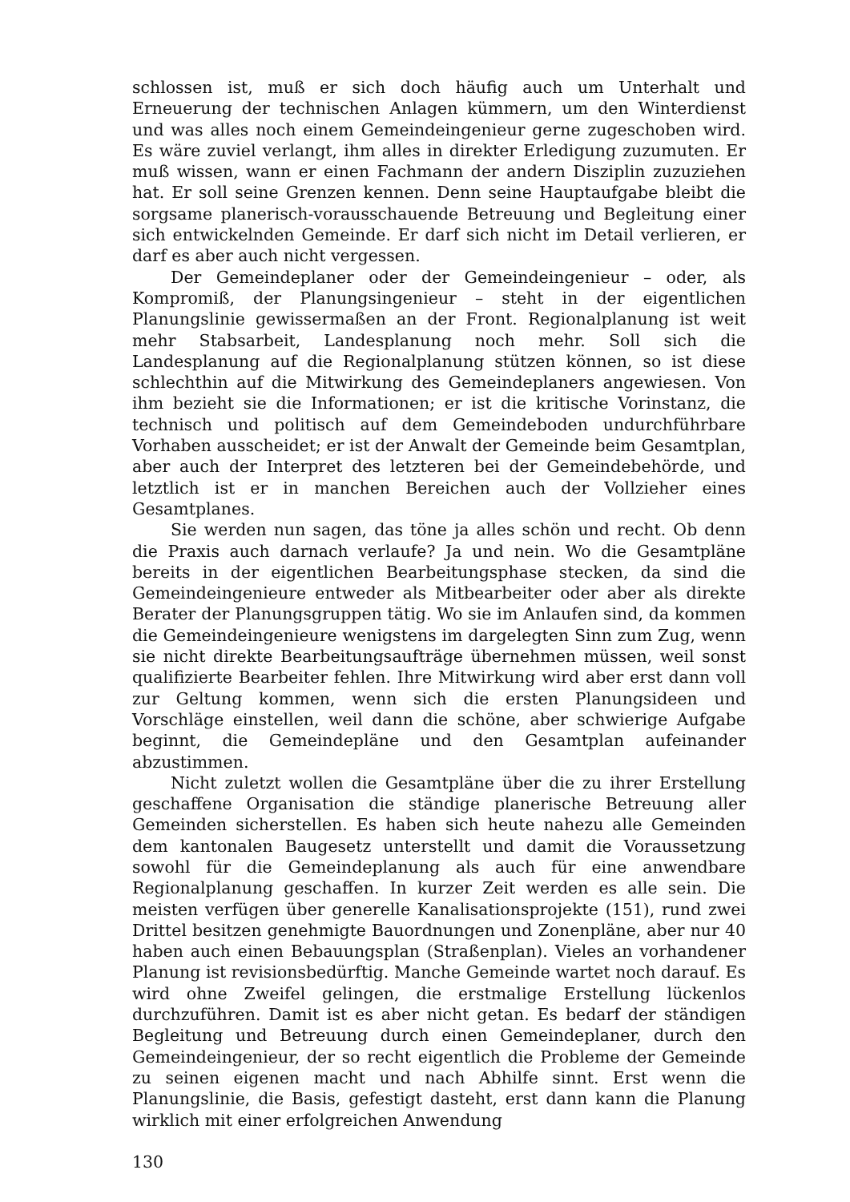schlossen ist, muß er sich doch häufig auch um Unterhalt und Erneuerung der technischen Anlagen kümmern, um den Winterdienst und was alles noch einem Gemeindeingenieur gerne zugeschoben wird. Es wäre zuviel verlangt, ihm alles in direkter Erledigung zuzumuten. Er muß wissen, wann er einen Fachmann der andern Disziplin zuzuziehen hat. Er soll seine Grenzen kennen. Denn seine Hauptaufgabe bleibt die sorgsame planerisch-vorausschauende Betreuung und Begleitung einer sich entwickelnden Gemeinde. Er darf sich nicht im Detail verlieren, er darf es aber auch nicht vergessen.
Der Gemeindeplaner oder der Gemeindeingenieur – oder, als Kompromiß, der Planungsingenieur – steht in der eigentlichen Planungslinie gewissermaßen an der Front. Regionalplanung ist weit mehr Stabsarbeit, Landesplanung noch mehr. Soll sich die Landesplanung auf die Regionalplanung stützen können, so ist diese schlechthin auf die Mitwirkung des Gemeindeplaners angewiesen. Von ihm bezieht sie die Informationen; er ist die kritische Vorinstanz, die technisch und politisch auf dem Gemeindeboden undurchführbare Vorhaben ausscheidet; er ist der Anwalt der Gemeinde beim Gesamtplan, aber auch der Interpret des letzteren bei der Gemeindebehörde, und letztlich ist er in manchen Bereichen auch der Vollzieher eines Gesamtplanes.
Sie werden nun sagen, das töne ja alles schön und recht. Ob denn die Praxis auch darnach verlaufe? Ja und nein. Wo die Gesamtpläne bereits in der eigentlichen Bearbeitungsphase stecken, da sind die Gemeindeingenieure entweder als Mitbearbeiter oder aber als direkte Berater der Planungsgruppen tätig. Wo sie im Anlaufen sind, da kommen die Gemeindeingenieure wenigstens im dargelegten Sinn zum Zug, wenn sie nicht direkte Bearbeitungsaufträge übernehmen müssen, weil sonst qualifizierte Bearbeiter fehlen. Ihre Mitwirkung wird aber erst dann voll zur Geltung kommen, wenn sich die ersten Planungsideen und Vorschläge einstellen, weil dann die schöne, aber schwierige Aufgabe beginnt, die Gemeindepläne und den Gesamtplan aufeinander abzustimmen.
Nicht zuletzt wollen die Gesamtpläne über die zu ihrer Erstellung geschaffene Organisation die ständige planerische Betreuung aller Gemeinden sicherstellen. Es haben sich heute nahezu alle Gemeinden dem kantonalen Baugesetz unterstellt und damit die Voraussetzung sowohl für die Gemeindeplanung als auch für eine anwendbare Regionalplanung geschaffen. In kurzer Zeit werden es alle sein. Die meisten verfügen über generelle Kanalisationsprojekte (151), rund zwei Drittel besitzen genehmigte Bauordnungen und Zonenpläne, aber nur 40 haben auch einen Bebauungsplan (Straßenplan). Vieles an vorhandener Planung ist revisionsbedürftig. Manche Gemeinde wartet noch darauf. Es wird ohne Zweifel gelingen, die erstmalige Erstellung lückenlos durchzuführen. Damit ist es aber nicht getan. Es bedarf der ständigen Begleitung und Betreuung durch einen Gemeindeplaner, durch den Gemeindeingenieur, der so recht eigentlich die Probleme der Gemeinde zu seinen eigenen macht und nach Abhilfe sinnt. Erst wenn die Planungslinie, die Basis, gefestigt dasteht, erst dann kann die Planung wirklich mit einer erfolgreichen Anwendung
130